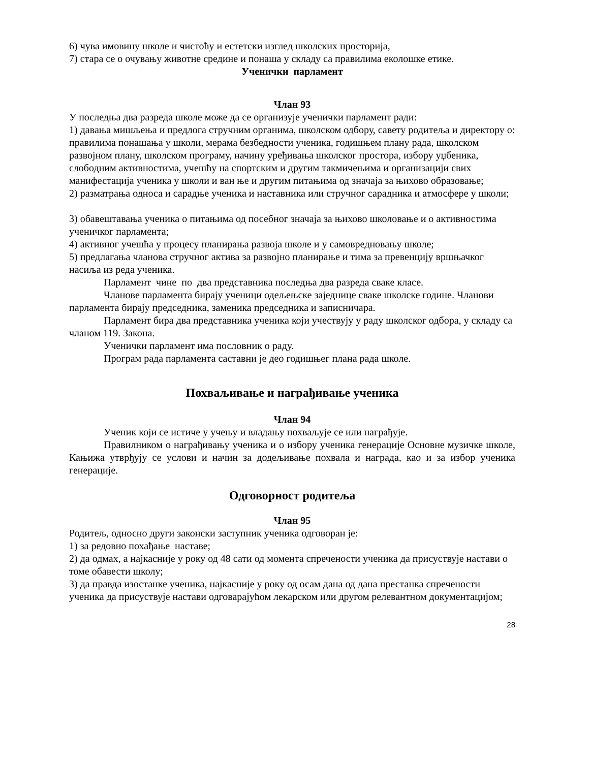6) чува имовину школе и чистоћу и естетски изглед школских просторија,
7) стара се о очувању животне средине и понаша у складу са правилима еколошке етике.
Ученички парламент
Члан 93
У последња два разреда школе може да се организује ученички парламент ради:
1) давања мишљења и предлога стручним органима, школском одбору, савету родитеља и директору о: правилима понашања у школи, мерама безбедности ученика, годишњем плану рада, школском развојном плану, школском програму, начину уређивања школског простора, избору уџбеника, слободним активностима, учешћу на спортским и другим такмичењима и организацији свих манифестација ученика у школи и ван ње и другим питањима од значаја за њихово образовање;
2) разматрања односа и сарадње ученика и наставника или стручног сарадника и атмосфере у школи;
3) обавештавања ученика о питањима од посебног значаја за њихово школовање и о активностима ученичког парламента;
4) активног учешћа у процесу планирања развоја школе и у самовредновању школе;
5) предлагања чланова стручног актива за развојно планирање и тима за превенцију вршњачког насиља из реда ученика.
Парламент чине по два представника последња два разреда сваке класе.
Чланове парламента бирају ученици одељењске заједнице сваке школске године. Чланови парламента бирају председника, заменика председника и записничара.
Парламент бира два представника ученика који учествују у раду школског одбора, у складу са чланом 119. Закона.
Ученички парламент има пословник о раду.
Програм рада парламента саставни је део годишњег плана рада школе.
Похваљивање и награђивање ученика
Члан 94
Ученик који се истиче у учењу и владању похваљује се или награђује.
Правилником о награђивању ученика и о избору ученика генерације Основне музичке школе, Кањижа утврђују се услови и начин за додељивање похвала и награда, као и за избор ученика генерације.
Одговорност родитеља
Члан 95
Родитељ, односно други законски заступник ученика одговоран је:
1) за редовно похађање наставе;
2) да одмах, а најкасније у року од 48 сати од момента спречености ученика да присуствује настави о томе обавести школу;
3) да правда изостанке ученика, најкасније у року од осам дана од дана престанка спречености ученика да присуствује настави одговарајућом лекарском или другом релевантном документацијом;
28